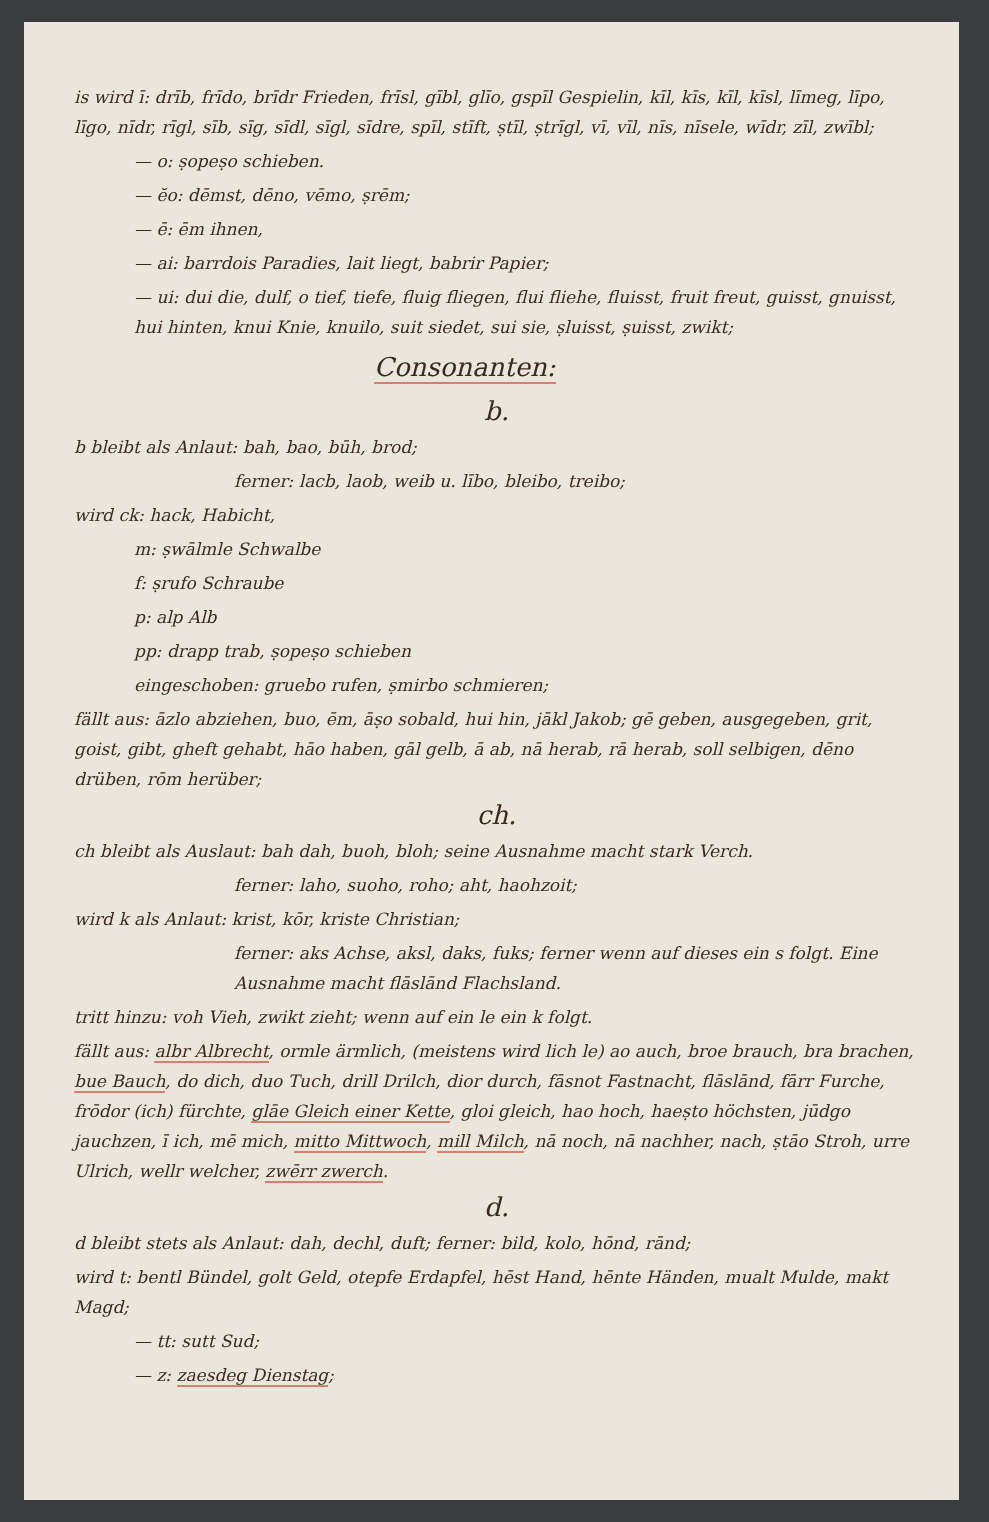is wird ī: drīb, frīdo, brīdr Frieden, frīsl, gībl, glīo, gspīl Gespielin, kīl, kīs, kīl, kīsl, līmeg, līpo, līgo, nīdr, rīgl, sīb, sīg, sīdl, sīgl, sīdre, spīl, stīft, ṣtīl, ṣtrīgl, vī, vīl, nīs, nīsele, wīdr, zīl, zwībl;
— o: ṣopeṣo schieben.
— ĕo: dēmst, dēno, vēmo, ṣrēm;
— ē: ēm ihnen,
— ai: barrdois Paradies, lait liegt, babrir Papier;
— ui: dui die, dulf, o tief, tiefe, fluig fliegen, flui fliehe, fluisst, fruit freut, guisst, gnuisst, hui hinten, knui Knie, knuilo, suit siedet, sui sie, ṣluisst, ṣuisst, zwikt;
Consonanten:
b.
b bleibt als Anlaut: bah, bao, būh, brod;
ferner: lacb, laob, weib u. lībo, bleibo, treibo;
wird ck: hack, Habicht,
m: ṣwālmle Schwalbe
f: ṣrufo Schraube
p: alp Alb
pp: drapp trab, ṣopeṣo schieben
eingeschoben: gruebo rufen, ṣmirbo schmieren;
fällt aus: āzlo abziehen, buo, ēm, āṣo sobald, hui hin, jākl Jakob; gē geben, ausgegeben, grit, goist, gibt, gheft gehabt, hāo haben, gāl gelb, ā ab, nā herab, rā herab, soll selbigen, dēno drüben, rōm herüber;
ch.
ch bleibt als Auslaut: bah dah, buoh, bloh; seine Ausnahme macht stark Verch.
ferner: laho, suoho, roho; aht, haohzoit;
wird k als Anlaut: krist, kōr, kriste Christian;
ferner: aks Achse, aksl, daks, fuks; ferner wenn auf dieses ein s folgt. Eine Ausnahme macht flāslānd Flachsland.
tritt hinzu: voh Vieh, zwikt zieht; wenn auf ein le ein k folgt.
fällt aus: albr Albrecht, ormle ärmlich, (meistens wird lich le) ao auch, broe brauch, bra brachen, bue Bauch, do dich, duo Tuch, drill Drilch, dior durch, fāsnot Fastnacht, flāslānd, fārr Furche, frōdor (ich) fürchte, glāe Gleich einer Kette, gloi gleich, hao hoch, haeṣto höchsten, jūdgo jauchzen, ī ich, mē mich, mitto Mittwoch, mill Milch, nā noch, nā nachher, nach, ṣtāo Stroh, urre Ulrich, wellr welcher, zwērr zwerch.
d.
d bleibt stets als Anlaut: dah, dechl, duft; ferner: bild, kolo, hōnd, rānd;
wird t: bentl Bündel, golt Geld, otepfe Erdapfel, hēst Hand, hēnte Händen, mualt Mulde, makt Magd;
— tt: sutt Sud;
— z: zaesdeg Dienstag;